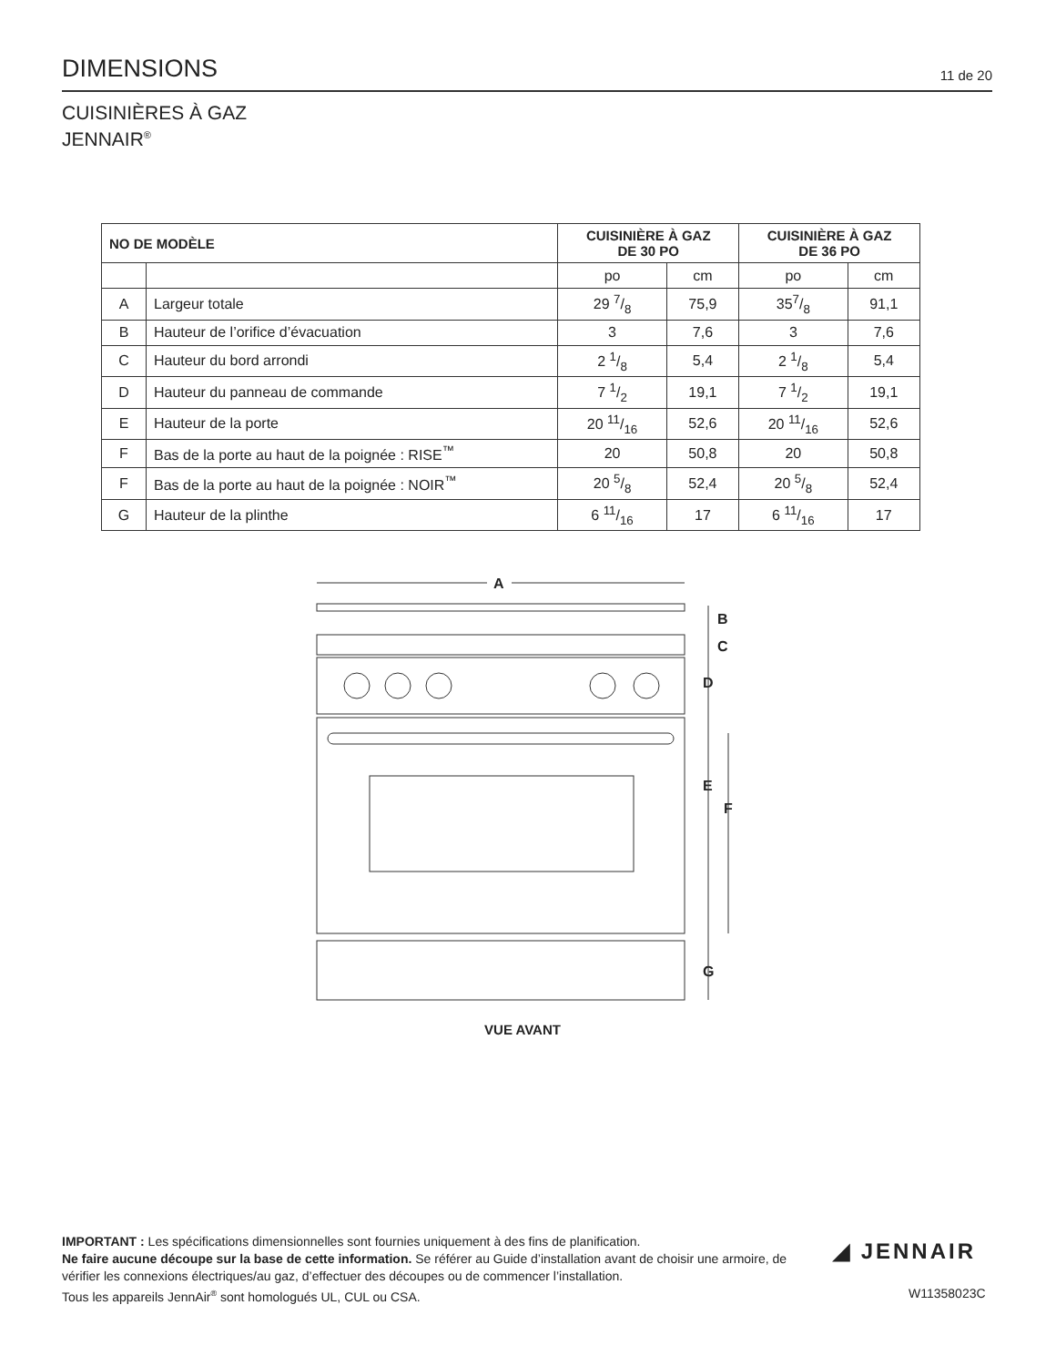DIMENSIONS
11 de 20
CUISINIÈRES À GAZ
JENNAIR<sup>®</sup>
| NO DE MODÈLE | | CUISINIÈRE À GAZ DE 30 PO | | CUISINIÈRE À GAZ DE 36 PO | |
| --- | --- | --- | --- | --- | --- |
| | | po | cm | po | cm |
| A | Largeur totale | 29 7/8 | 75,9 | 357/8 | 91,1 |
| B | Hauteur de l’orifice d’évacuation | 3 | 7,6 | 3 | 7,6 |
| C | Hauteur du bord arrondi | 2 1/8 | 5,4 | 2 1/8 | 5,4 |
| D | Hauteur du panneau de commande | 7 1/2 | 19,1 | 7 1/2 | 19,1 |
| E | Hauteur de la porte | 20 11/16 | 52,6 | 20 11/16 | 52,6 |
| F | Bas de la porte au haut de la poignée : RISE<sup>™</sup> | 20 | 50,8 | 20 | 50,8 |
| F | Bas de la porte au haut de la poignée : NOIR<sup>™</sup> | 20 5/8 | 52,4 | 20 5/8 | 52,4 |
| G | Hauteur de la plinthe | 6 11/16 | 17 | 6 11/16 | 17 |
A
B
C
D
E
F
G
VUE AVANT
IMPORTANT : Les spécifications dimensionnelles sont fournies uniquement à des fins de planification.
Ne faire aucune découpe sur la base de cette information. Se référer au Guide d’installation avant de choisir une armoire, de vérifier les connexions électriques/au gaz, d’effectuer des découpes ou de commencer l’installation.
Tous les appareils JennAir<sup>®</sup> sont homologués UL, CUL ou CSA.
◢ JENNAIR
W11358023C